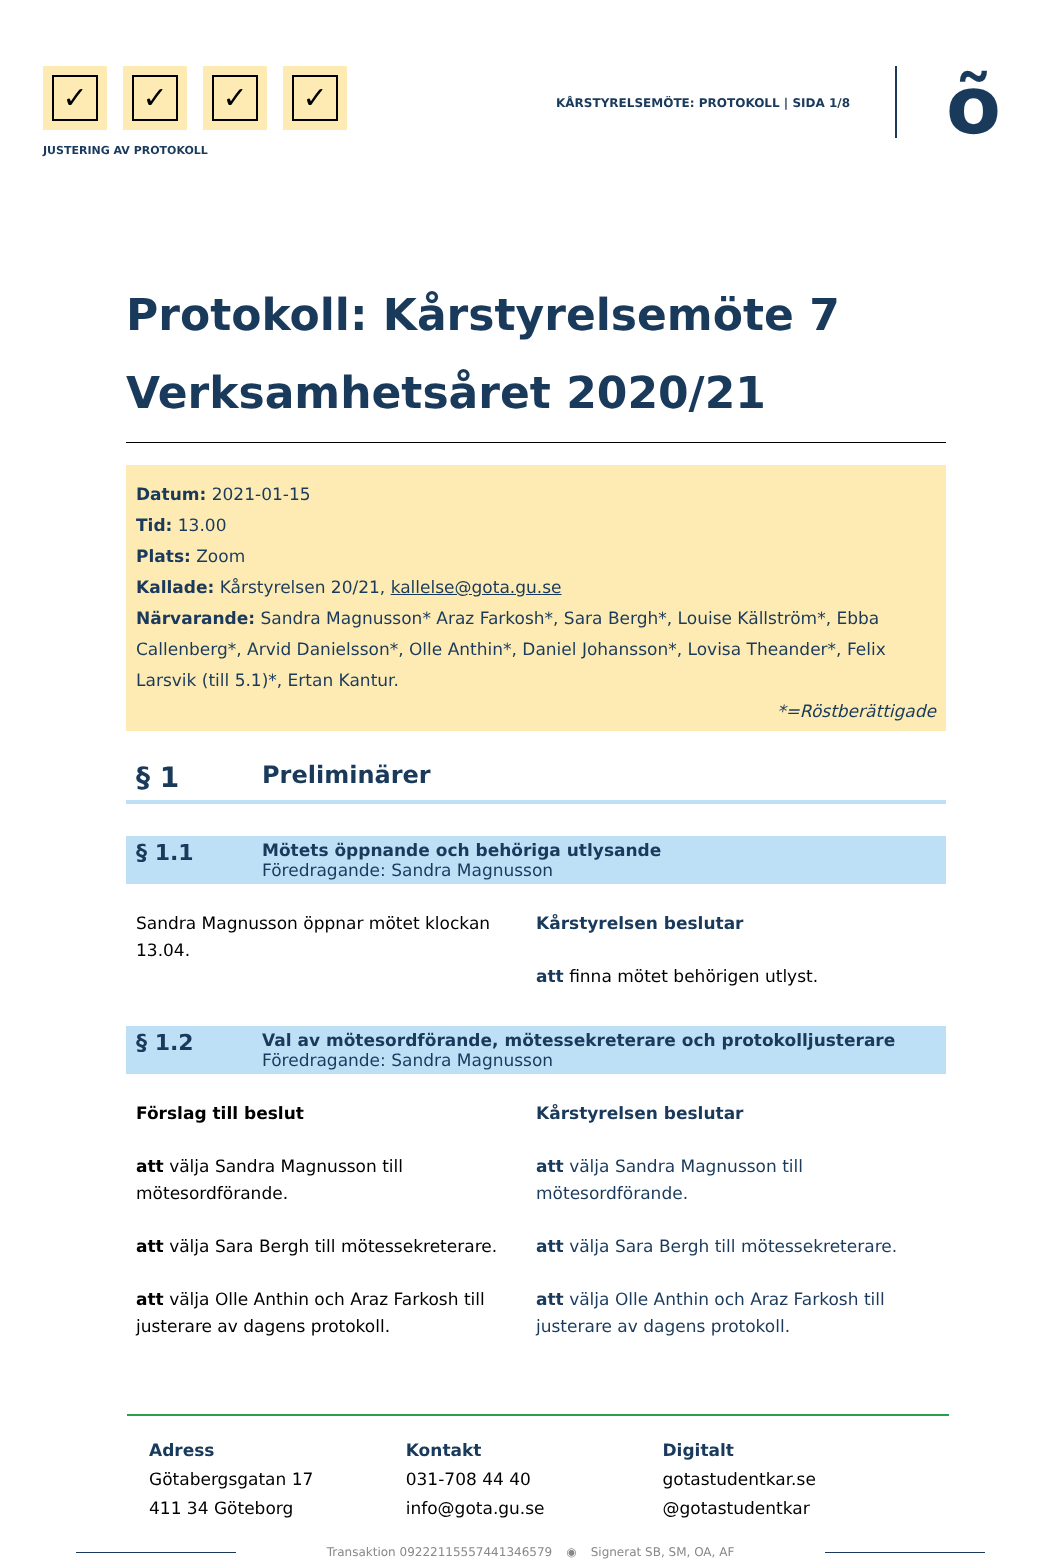✓ ✓ ✓ ✓
JUSTERING AV PROTOKOLL
KÅRSTYRELSEMÖTE: PROTOKOLL | SIDA 1/8
õ
Protokoll: Kårstyrelsemöte 7
Verksamhetsåret 2020/21
Datum: 2021-01-15
Tid: 13.00
Plats: Zoom
Kallade: Kårstyrelsen 20/21, kallelse@gota.gu.se
Närvarande: Sandra Magnusson* Araz Farkosh*, Sara Bergh*, Louise Källström*, Ebba Callenberg*, Arvid Danielsson*, Olle Anthin*, Daniel Johansson*, Lovisa Theander*, Felix Larsvik (till 5.1)*, Ertan Kantur.
*=Röstberättigade
§ 1
Preliminärer
§ 1.1
Mötets öppnande och behöriga utlysande
Föredragande: Sandra Magnusson
Sandra Magnusson öppnar mötet klockan 13.04.
Kårstyrelsen beslutar
att finna mötet behörigen utlyst.
§ 1.2
Val av mötesordförande, mötessekreterare och protokolljusterare
Föredragande: Sandra Magnusson
Förslag till beslut
att välja Sandra Magnusson till mötesordförande.
att välja Sara Bergh till mötessekreterare.
att välja Olle Anthin och Araz Farkosh till justerare av dagens protokoll.
Kårstyrelsen beslutar
att välja Sandra Magnusson till mötesordförande.
att välja Sara Bergh till mötessekreterare.
att välja Olle Anthin och Araz Farkosh till justerare av dagens protokoll.
Adress
Götabergsgatan 17
411 34 Göteborg
Kontakt
031-708 44 40
info@gota.gu.se
Digitalt
gotastudentkar.se
@gotastudentkar
Transaktion 09222115557441346579 ◉ Signerat SB, SM, OA, AF